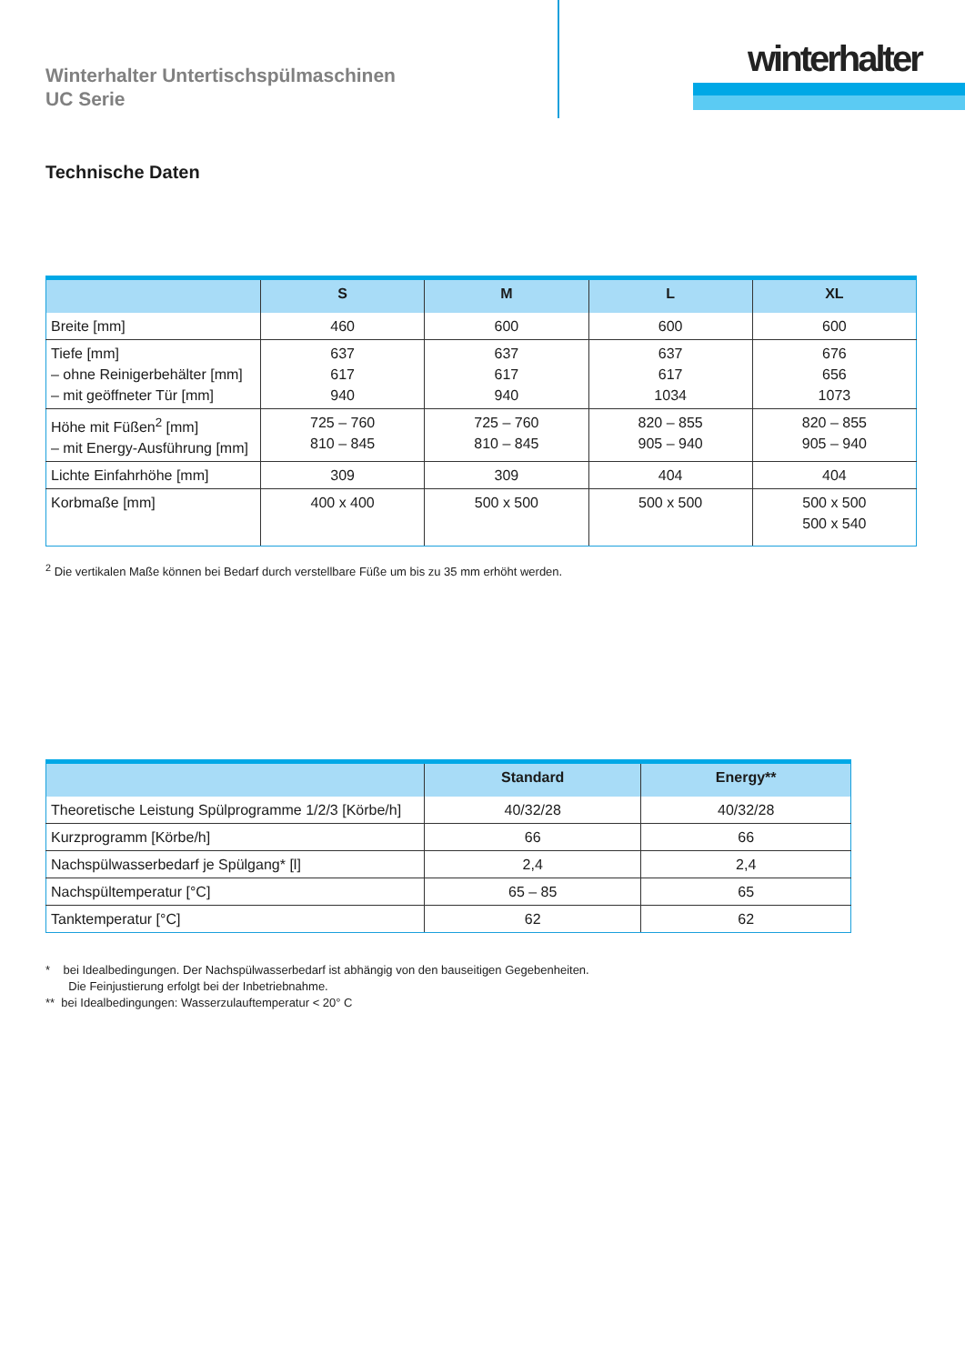winterhalter
Winterhalter Untertischspülmaschinen
UC Serie
Technische Daten
| | S | M | L | XL |
| --- | --- | --- | --- | --- |
| Breite [mm] | 460 | 600 | 600 | 600 |
| Tiefe [mm] – ohne Reinigerbehälter [mm] – mit geöffneter Tür [mm] | 637 617 940 | 637 617 940 | 637 617 1034 | 676 656 1073 |
| Höhe mit Füßen<sup>2</sup> [mm] – mit Energy-Ausführung [mm] | 725 – 760 810 – 845 | 725 – 760 810 – 845 | 820 – 855 905 – 940 | 820 – 855 905 – 940 |
| Lichte Einfahrhöhe [mm] | 309 | 309 | 404 | 404 |
| Korbmaße [mm] | 400 x 400 | 500 x 500 | 500 x 500 | 500 x 500 500 x 540 |
<sup>2</sup> Die vertikalen Maße können bei Bedarf durch verstellbare Füße um bis zu 35 mm erhöht werden.
| | Standard | Energy** |
| --- | --- | --- |
| Theoretische Leistung Spülprogramme 1/2/3 [Körbe/h] | 40/32/28 | 40/32/28 |
| Kurzprogramm [Körbe/h] | 66 | 66 |
| Nachspülwasserbedarf je Spülgang* [l] | 2,4 | 2,4 |
| Nachspültemperatur [°C] | 65 – 85 | 65 |
| Tanktemperatur [°C] | 62 | 62 |
* bei Idealbedingungen. Der Nachspülwasserbedarf ist abhängig von den bauseitigen Gegebenheiten.
Die Feinjustierung erfolgt bei der Inbetriebnahme.
** bei Idealbedingungen: Wasserzulauftemperatur < 20° C